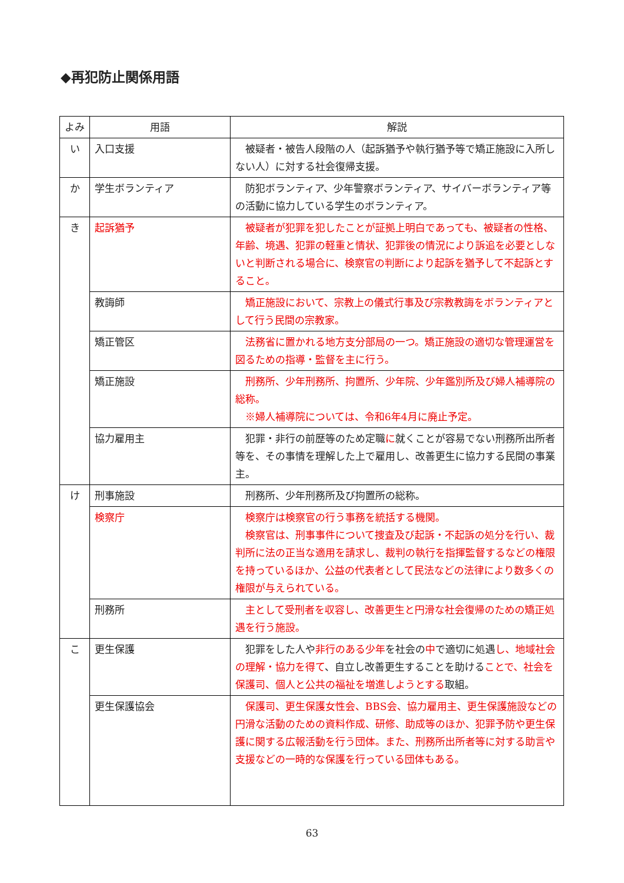◆再犯防止関係用語
| よみ | 用語 | 解説 |
| --- | --- | --- |
| い | 入口支援 | 被疑者・被告人段階の人（起訴猶予や執行猶予等で矯正施設に入所しない人）に対する社会復帰支援。 |
| か | 学生ボランティア | 防犯ボランティア、少年警察ボランティア、サイバーボランティア等の活動に協力している学生のボランティア。 |
| き | 起訴猶予 | 被疑者が犯罪を犯したことが証拠上明白であっても、被疑者の性格、年齢、境遇、犯罪の軽重と情状、犯罪後の情況により訴追を必要としないと判断される場合に、検察官の判断により起訴を猶予して不起訴とすること。 |
| | 教誨師 | 矯正施設において、宗教上の儀式行事及び宗教教誨をボランティアとして行う民間の宗教家。 |
| | 矯正管区 | 法務省に置かれる地方支分部局の一つ。矯正施設の適切な管理運営を図るための指導・監督を主に行う。 |
| | 矯正施設 | 刑務所、少年刑務所、拘置所、少年院、少年鑑別所及び婦人補導院の総称。 ※婦人補導院については、令和6年4月に廃止予定。 |
| | 協力雇用主 | 犯罪・非行の前歴等のため定職 に 就くことが容易でない刑務所出所者等を、その事情を理解した上で雇用し、改善更生に協力する民間の事業主。 |
| け | 刑事施設 | 刑務所、少年刑務所及び拘置所の総称。 |
| | 検察庁 | 検察庁は検察官の行う事務を統括する機関。 検察官は、刑事事件について捜査及び起訴・不起訴の処分を行い、裁判所に法の正当な適用を請求し、裁判の執行を指揮監督するなどの権限を持っているほか、公益の代表者として民法などの法律により数多くの権限が与えられている。 |
| | 刑務所 | 主として受刑者を収容し、改善更生と円滑な社会復帰のための矯正処遇を行う施設。 |
| こ | 更生保護 | 犯罪をした人や 非行のある少年 を社会の 中 で適切に処遇 し、地域社会の理解・協力を得て 、自立し改善更生することを助ける ことで、社会を保護司、個人と公共の福祉を増進しようとする 取組。 |
| | 更生保護協会 | 保護司、更生保護女性会、BBS会、協力雇用主、更生保護施設などの円滑な活動のための資料作成、研修、助成等のほか、犯罪予防や更生保護に関する広報活動を行う団体。また、刑務所出所者等に対する助言や支援などの一時的な保護を行っている団体もある。 |
63